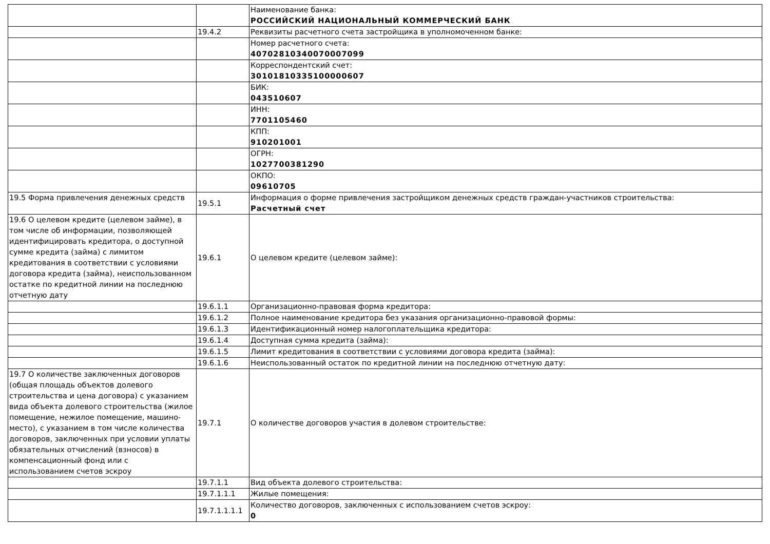| | | Наименование банка: РОССИЙСКИЙ НАЦИОНАЛЬНЫЙ КОММЕРЧЕСКИЙ БАНК |
| | 19.4.2 | Реквизиты расчетного счета застройщика в уполномоченном банке: |
| | | Номер расчетного счета: 40702810340070007099 |
| | | Корреспондентский счет: 30101810335100000607 |
| | | БИК: 043510607 |
| | | ИНН: 7701105460 |
| | | КПП: 910201001 |
| | | ОГРН: 1027700381290 |
| | | ОКПО: 09610705 |
| 19.5 Форма привлечения денежных средств | 19.5.1 | Информация о форме привлечения застройщиком денежных средств граждан-участников строительства: Расчетный счет |
| 19.6 О целевом кредите (целевом займе), в том числе об информации, позволяющей идентифицировать кредитора, о доступной сумме кредита (займа) с лимитом кредитования в соответствии с условиями договора кредита (займа), неиспользованном остатке по кредитной линии на последнюю отчетную дату | 19.6.1 | О целевом кредите (целевом займе): |
| | 19.6.1.1 | Организационно-правовая форма кредитора: |
| | 19.6.1.2 | Полное наименование кредитора без указания организационно-правовой формы: |
| | 19.6.1.3 | Идентификационный номер налогоплательщика кредитора: |
| | 19.6.1.4 | Доступная сумма кредита (займа): |
| | 19.6.1.5 | Лимит кредитования в соответствии с условиями договора кредита (займа): |
| | 19.6.1.6 | Неиспользованный остаток по кредитной линии на последнюю отчетную дату: |
| 19.7 О количестве заключенных договоров (общая площадь объектов долевого строительства и цена договора) с указанием вида объекта долевого строительства (жилое помещение, нежилое помещение, машино-место), с указанием в том числе количества договоров, заключенных при условии уплаты обязательных отчислений (взносов) в компенсационный фонд или с использованием счетов эскроу | 19.7.1 | О количестве договоров участия в долевом строительстве: |
| | 19.7.1.1 | Вид объекта долевого строительства: |
| | 19.7.1.1.1 | Жилые помещения: |
| | 19.7.1.1.1.1 | Количество договоров, заключенных с использованием счетов эскроу: 0 |